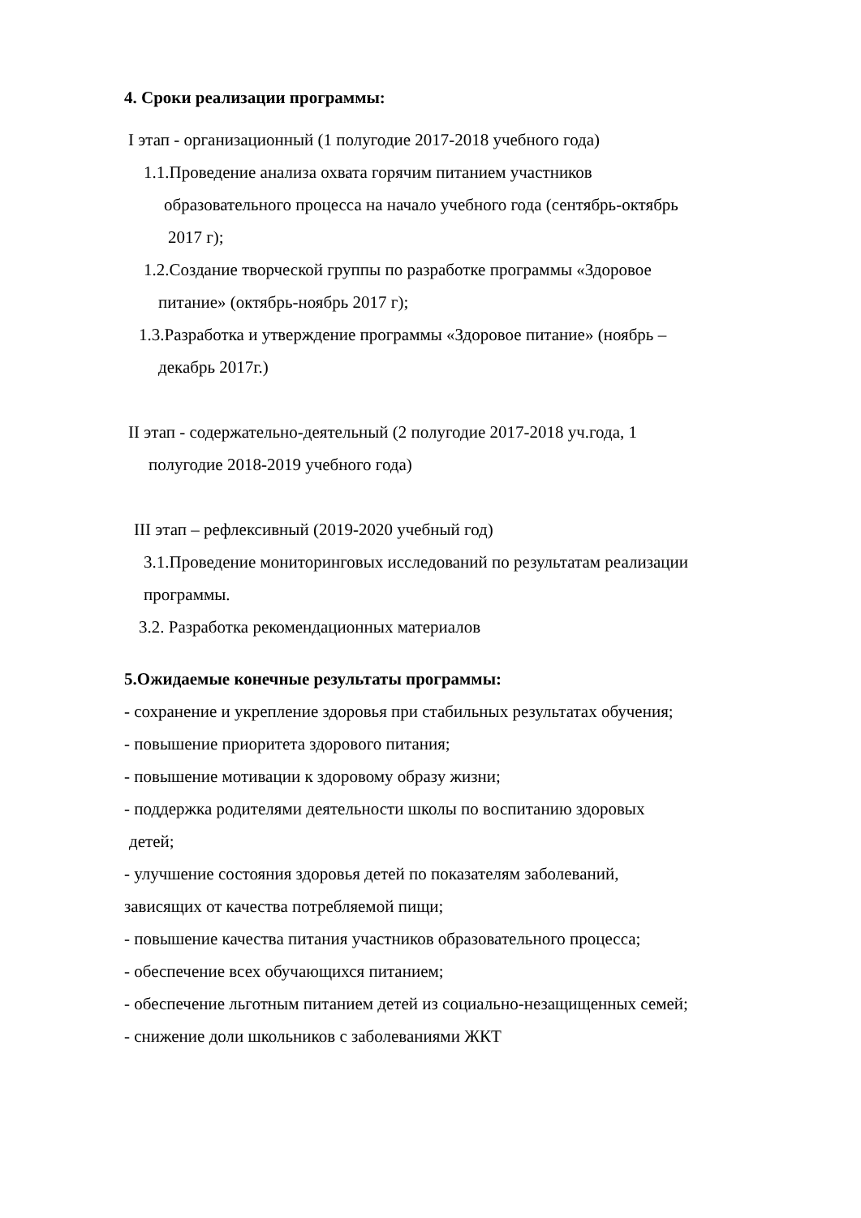4. Сроки реализации программы:
I этап - организационный (1 полугодие 2017-2018 учебного года)
1.1.Проведение анализа охвата горячим питанием участников
образовательного процесса на начало учебного года (сентябрь-октябрь
2017 г);
1.2.Создание творческой группы по разработке программы «Здоровое
питание» (октябрь-ноябрь 2017 г);
1.3.Разработка и утверждение программы «Здоровое питание» (ноябрь –
декабрь 2017г.)
II этап - содержательно-деятельный (2 полугодие 2017-2018 уч.года, 1
полугодие 2018-2019 учебного года)
III этап – рефлексивный (2019-2020 учебный год)
3.1.Проведение мониторинговых исследований по результатам реализации
программы.
3.2. Разработка рекомендационных материалов
5.Ожидаемые конечные результаты программы:
- сохранение и укрепление здоровья при стабильных результатах обучения;
- повышение приоритета здорового питания;
- повышение мотивации к здоровому образу жизни;
- поддержка родителями деятельности школы по воспитанию здоровых
детей;
- улучшение состояния здоровья детей по показателям заболеваний,
зависящих от качества потребляемой пищи;
- повышение качества питания участников образовательного процесса;
- обеспечение всех обучающихся питанием;
- обеспечение льготным питанием детей из социально-незащищенных семей;
- снижение доли школьников с заболеваниями ЖКТ